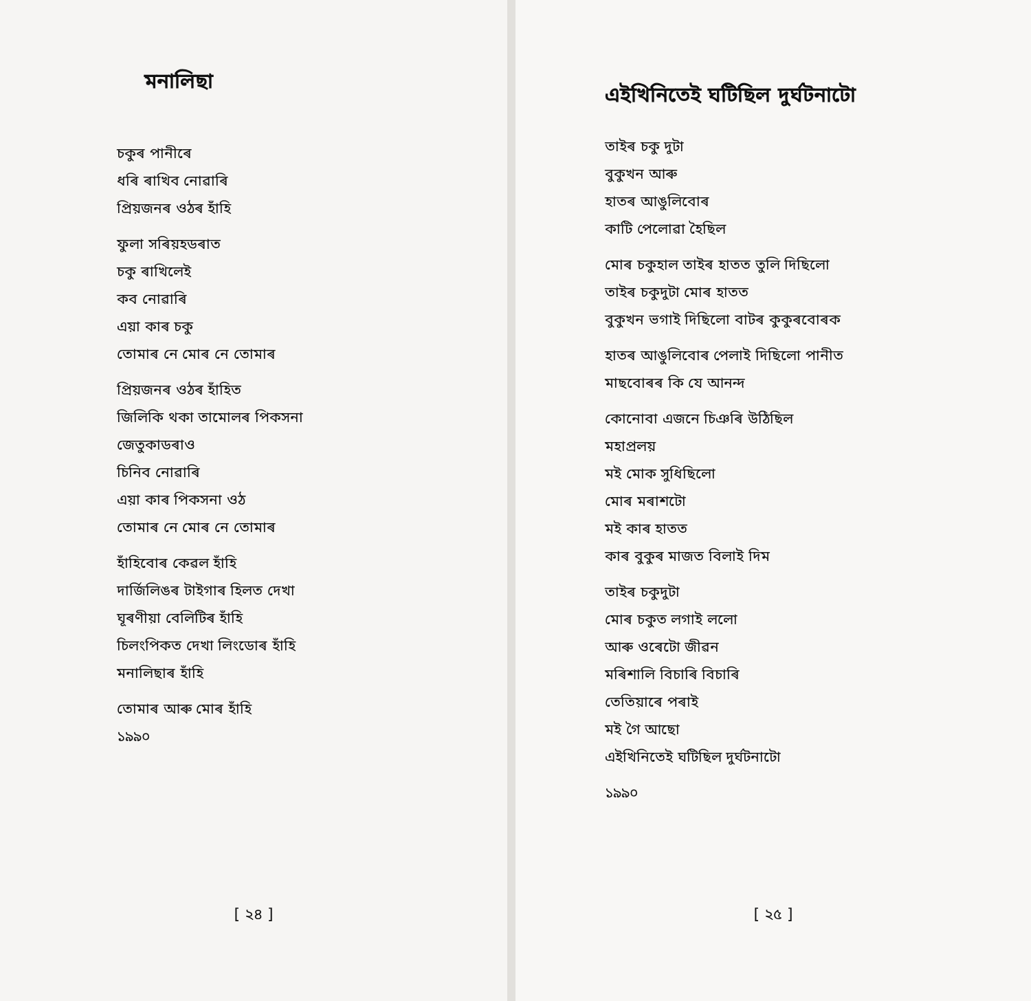মনালিছা
চকুৰ পানীৰে
ধৰি ৰাখিব নোৱাৰি
প্ৰিয়জনৰ ওঠৰ হাঁহি
ফুলা সৰিয়হডৰাত
চকু ৰাখিলেই
কব নোৱাৰি
এয়া কাৰ চকু
তোমাৰ নে মোৰ নে তোমাৰ
প্ৰিয়জনৰ ওঠৰ হাঁহিত
জিলিকি থকা তামোলৰ পিকসনা
জেতুকাডৰাও
চিনিব নোৱাৰি
এয়া কাৰ পিকসনা ওঠ
তোমাৰ নে মোৰ নে তোমাৰ
হাঁহিবোৰ কেৱল হাঁহি
দাৰ্জিলিঙৰ টাইগাৰ হিলত দেখা
ঘূৰণীয়া বেলিটিৰ হাঁহি
চিলংপিকত দেখা লিংডোৰ হাঁহি
মনালিছাৰ হাঁহি
তোমাৰ আৰু মোৰ হাঁহি
১৯৯০
[ ২৪ ]
এইখিনিতেই ঘটিছিল দুৰ্ঘটনাটো
তাইৰ চকু দুটা
বুকুখন আৰু
হাতৰ আঙুলিবোৰ
কাটি পেলোৱা হৈছিল
মোৰ চকুহাল তাইৰ হাতত তুলি দিছিলো
তাইৰ চকুদুটা মোৰ হাতত
বুকুখন ভগাই দিছিলো বাটৰ কুকুৰবোৰক
হাতৰ আঙুলিবোৰ পেলাই দিছিলো পানীত
মাছবোৰৰ কি যে আনন্দ
কোনোবা এজনে চিঞৰি উঠিছিল
মহাপ্ৰলয়
মই মোক সুধিছিলো
মোৰ মৰাশটো
মই কাৰ হাতত
কাৰ বুকুৰ মাজত বিলাই দিম
তাইৰ চকুদুটা
মোৰ চকুত লগাই ললো
আৰু ওৰেটো জীৱন
মৰিশালি বিচাৰি বিচাৰি
তেতিয়াৰে পৰাই
মই গৈ আছো
এইখিনিতেই ঘটিছিল দুৰ্ঘটনাটো
১৯৯০
[ ২৫ ]